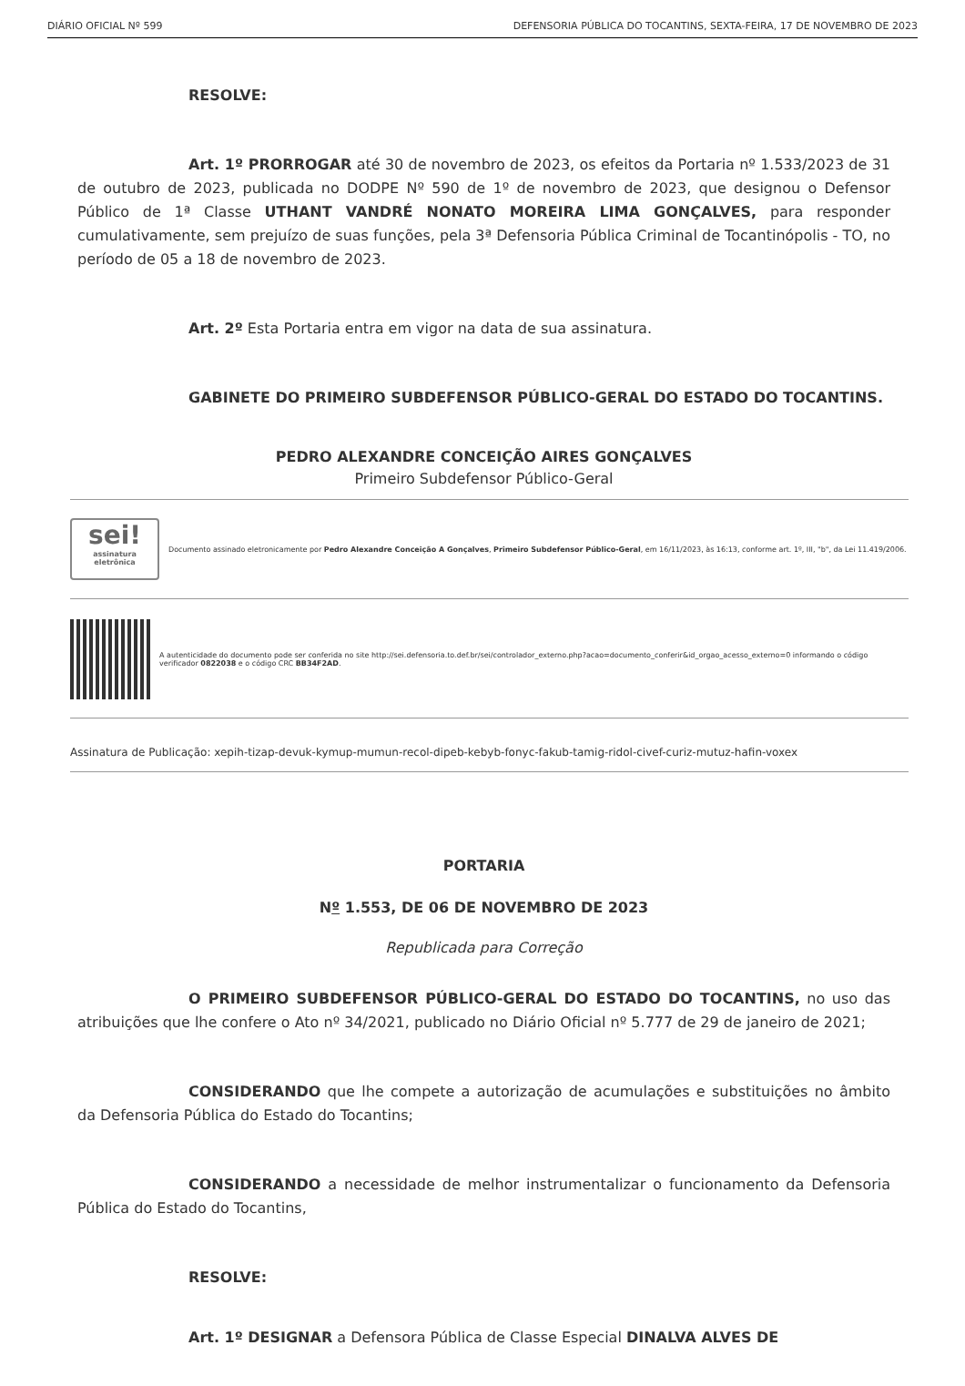DIÁRIO OFICIAL Nº 599 DEFENSORIA PÚBLICA DO TOCANTINS, SEXTA-FEIRA, 17 DE NOVEMBRO DE 2023
RESOLVE:
Art. 1º PRORROGAR até 30 de novembro de 2023, os efeitos da Portaria nº 1.533/2023 de 31 de outubro de 2023, publicada no DODPE Nº 590 de 1º de novembro de 2023, que designou o Defensor Público de 1ª Classe UTHANT VANDRÉ NONATO MOREIRA LIMA GONÇALVES, para responder cumulativamente, sem prejuízo de suas funções, pela 3ª Defensoria Pública Criminal de Tocantinópolis - TO, no período de 05 a 18 de novembro de 2023.
Art. 2º Esta Portaria entra em vigor na data de sua assinatura.
GABINETE DO PRIMEIRO SUBDEFENSOR PÚBLICO-GERAL DO ESTADO DO TOCANTINS.
PEDRO ALEXANDRE CONCEIÇÃO AIRES GONÇALVES
Primeiro Subdefensor Público-Geral
sei!
assinatura eletrônica
Documento assinado eletronicamente por Pedro Alexandre Conceição A Gonçalves, Primeiro Subdefensor Público-Geral, em 16/11/2023, às 16:13, conforme art. 1º, III, "b", da Lei 11.419/2006.
A autenticidade do documento pode ser conferida no site http://sei.defensoria.to.def.br/sei/controlador_externo.php?acao=documento_conferir&id_orgao_acesso_externo=0 informando o código verificador 0822038 e o código CRC BB34F2AD.
Assinatura de Publicação: xepih-tizap-devuk-kymup-mumun-recol-dipeb-kebyb-fonyc-fakub-tamig-ridol-civef-curiz-mutuz-hafin-voxex
PORTARIA
Nº 1.553, DE 06 DE NOVEMBRO DE 2023
Republicada para Correção
O PRIMEIRO SUBDEFENSOR PÚBLICO-GERAL DO ESTADO DO TOCANTINS, no uso das atribuições que lhe confere o Ato nº 34/2021, publicado no Diário Oficial nº 5.777 de 29 de janeiro de 2021;
CONSIDERANDO que lhe compete a autorização de acumulações e substituições no âmbito da Defensoria Pública do Estado do Tocantins;
CONSIDERANDO a necessidade de melhor instrumentalizar o funcionamento da Defensoria Pública do Estado do Tocantins,
RESOLVE:
Art. 1º DESIGNAR a Defensora Pública de Classe Especial DINALVA ALVES DE